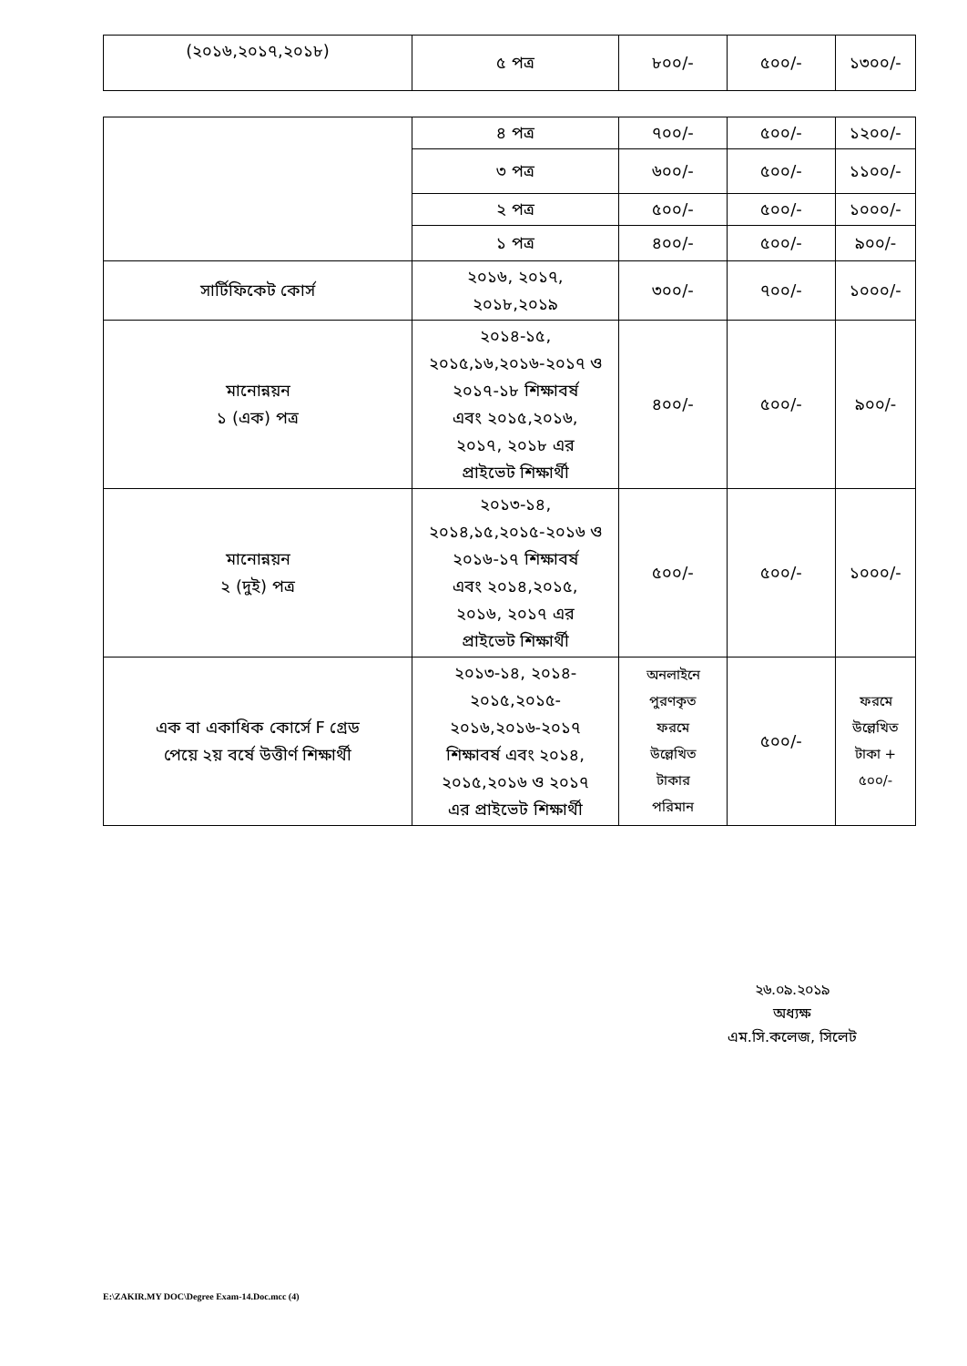| (২০১৬,২০১৭,২০১৮) | ৫ পত্র | ৮০০/- | ৫০০/- | ১৩০০/- |
| | ৪ পত্র | ৭০০/- | ৫০০/- | ১২০০/- |
| | ৩ পত্র | ৬০০/- | ৫০০/- | ১১০০/- |
| | ২ পত্র | ৫০০/- | ৫০০/- | ১০০০/- |
| | ১ পত্র | ৪০০/- | ৫০০/- | ৯০০/- |
| সার্টিফিকেট কোর্স | ২০১৬, ২০১৭, ২০১৮,২০১৯ | ৩০০/- | ৭০০/- | ১০০০/- |
| মানোন্নয়ন ১ (এক) পত্র | ২০১৪-১৫, ২০১৫,১৬,২০১৬-২০১৭ ও ২০১৭-১৮ শিক্ষাবর্ষ এবং ২০১৫,২০১৬, ২০১৭, ২০১৮ এর প্রাইভেট শিক্ষার্থী | ৪০০/- | ৫০০/- | ৯০০/- |
| মানোন্নয়ন ২ (দুই) পত্র | ২০১৩-১৪, ২০১৪,১৫,২০১৫-২০১৬ ও ২০১৬-১৭ শিক্ষাবর্ষ এবং ২০১৪,২০১৫, ২০১৬, ২০১৭ এর প্রাইভেট শিক্ষার্থী | ৫০০/- | ৫০০/- | ১০০০/- |
| এক বা একাধিক কোর্সে F গ্রেড পেয়ে ২য় বর্ষে উত্তীর্ণ শিক্ষার্থী | ২০১৩-১৪, ২০১৪- ২০১৫,২০১৫- ২০১৬,২০১৬-২০১৭ শিক্ষাবর্ষ এবং ২০১৪, ২০১৫,২০১৬ ও ২০১৭ এর প্রাইভেট শিক্ষার্থী | অনলাইনে পুরণকৃত ফরমে উল্লেখিত টাকার পরিমান | ৫০০/- | ফরমে উল্লেখিত টাকা + ৫০০/- |
২৬.০৯.২০১৯
অধ্যক্ষ
এম.সি.কলেজ, সিলেট
E:\ZAKIR.MY DOC\Degree Exam-14.Doc.mcc (4)